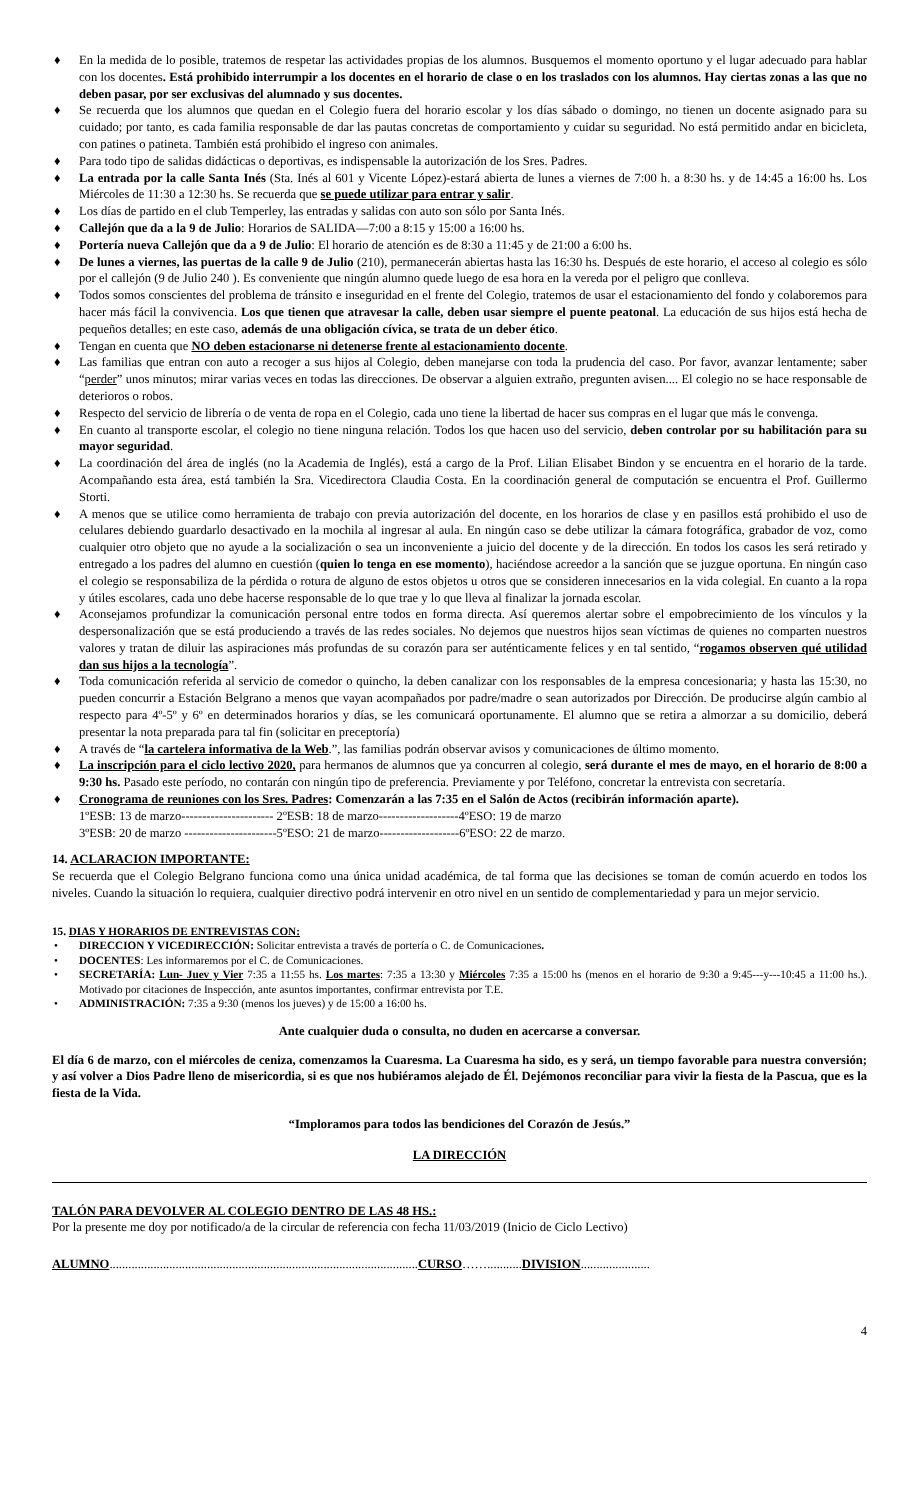♦ En la medida de lo posible, tratemos de respetar las actividades propias de los alumnos. Busquemos el momento oportuno y el lugar adecuado para hablar con los docentes. Está prohibido interrumpir a los docentes en el horario de clase o en los traslados con los alumnos. Hay ciertas zonas a las que no deben pasar, por ser exclusivas del alumnado y sus docentes.
♦ Se recuerda que los alumnos que quedan en el Colegio fuera del horario escolar y los días sábado o domingo, no tienen un docente asignado para su cuidado; por tanto, es cada familia responsable de dar las pautas concretas de comportamiento y cuidar su seguridad. No está permitido andar en bicicleta, con patines o patineta. También está prohibido el ingreso con animales.
♦ Para todo tipo de salidas didácticas o deportivas, es indispensable la autorización de los Sres. Padres.
♦ La entrada por la calle Santa Inés (Sta. Inés al 601 y Vicente López)-estará abierta de lunes a viernes de 7:00 h. a 8:30 hs. y de 14:45 a 16:00 hs. Los Miércoles de 11:30 a 12:30 hs. Se recuerda que se puede utilizar para entrar y salir.
♦ Los días de partido en el club Temperley, las entradas y salidas con auto son sólo por Santa Inés.
♦ Callejón que da a la 9 de Julio: Horarios de SALIDA—7:00 a 8:15 y 15:00 a 16:00 hs.
♦ Portería nueva Callejón que da a 9 de Julio: El horario de atención es de 8:30 a 11:45 y de 21:00 a 6:00 hs.
♦ De lunes a viernes, las puertas de la calle 9 de Julio (210), permanecerán abiertas hasta las 16:30 hs. Después de este horario, el acceso al colegio es sólo por el callejón (9 de Julio 240 ). Es conveniente que ningún alumno quede luego de esa hora en la vereda por el peligro que conlleva.
♦ Todos somos conscientes del problema de tránsito e inseguridad en el frente del Colegio, tratemos de usar el estacionamiento del fondo y colaboremos para hacer más fácil la convivencia. Los que tienen que atravesar la calle, deben usar siempre el puente peatonal. La educación de sus hijos está hecha de pequeños detalles; en este caso, además de una obligación cívica, se trata de un deber ético.
♦ Tengan en cuenta que NO deben estacionarse ni detenerse frente al estacionamiento docente.
♦ Las familias que entran con auto a recoger a sus hijos al Colegio, deben manejarse con toda la prudencia del caso. Por favor, avanzar lentamente; saber “perder” unos minutos; mirar varias veces en todas las direcciones. De observar a alguien extraño, pregunten avisen.... El colegio no se hace responsable de deterioros o robos.
♦ Respecto del servicio de librería o de venta de ropa en el Colegio, cada uno tiene la libertad de hacer sus compras en el lugar que más le convenga.
♦ En cuanto al transporte escolar, el colegio no tiene ninguna relación. Todos los que hacen uso del servicio, deben controlar por su habilitación para su mayor seguridad.
♦ La coordinación del área de inglés (no la Academia de Inglés), está a cargo de la Prof. Lilian Elisabet Bindon y se encuentra en el horario de la tarde. Acompañando esta área, está también la Sra. Vicedirectora Claudia Costa. En la coordinación general de computación se encuentra el Prof. Guillermo Storti.
♦ A menos que se utilice como herramienta de trabajo con previa autorización del docente, en los horarios de clase y en pasillos está prohibido el uso de celulares debiendo guardarlo desactivado en la mochila al ingresar al aula. En ningún caso se debe utilizar la cámara fotográfica, grabador de voz, como cualquier otro objeto que no ayude a la socialización o sea un inconveniente a juicio del docente y de la dirección. En todos los casos les será retirado y entregado a los padres del alumno en cuestión (quien lo tenga en ese momento), haciéndose acreedor a la sanción que se juzgue oportuna. En ningún caso el colegio se responsabiliza de la pérdida o rotura de alguno de estos objetos u otros que se consideren innecesarios en la vida colegial. En cuanto a la ropa y útiles escolares, cada uno debe hacerse responsable de lo que trae y lo que lleva al finalizar la jornada escolar.
♦ Aconsejamos profundizar la comunicación personal entre todos en forma directa. Así queremos alertar sobre el empobrecimiento de los vínculos y la despersonalización que se está produciendo a través de las redes sociales. No dejemos que nuestros hijos sean víctimas de quienes no comparten nuestros valores y tratan de diluir las aspiraciones más profundas de su corazón para ser auténticamente felices y en tal sentido, “rogamos observen qué utilidad dan sus hijos a la tecnología”.
♦ Toda comunicación referida al servicio de comedor o quincho, la deben canalizar con los responsables de la empresa concesionaria; y hasta las 15:30, no pueden concurrir a Estación Belgrano a menos que vayan acompañados por padre/madre o sean autorizados por Dirección. De producirse algún cambio al respecto para 4º-5º y 6º en determinados horarios y días, se les comunicará oportunamente. El alumno que se retira a almorzar a su domicilio, deberá presentar la nota preparada para tal fin (solicitar en preceptoría)
♦ A través de “la cartelera informativa de la Web.”, las familias podrán observar avisos y comunicaciones de último momento.
♦ La inscripción para el ciclo lectivo 2020, para hermanos de alumnos que ya concurren al colegio, será durante el mes de mayo, en el horario de 8:00 a 9:30 hs. Pasado este período, no contarán con ningún tipo de preferencia. Previamente y por Teléfono, concretar la entrevista con secretaría.
♦ Cronograma de reuniones con los Sres. Padres: Comenzarán a las 7:35 en el Salón de Actos (recibirán información aparte).
1ºESB: 13 de marzo---------------------- 2ºESB: 18 de marzo-------------------4ºESO: 19 de marzo
3ºESB: 20 de marzo ----------------------5ºESO: 21 de marzo-------------------6ºESO: 22 de marzo.
14. ACLARACION IMPORTANTE:
Se recuerda que el Colegio Belgrano funciona como una única unidad académica, de tal forma que las decisiones se toman de común acuerdo en todos los niveles. Cuando la situación lo requiera, cualquier directivo podrá intervenir en otro nivel en un sentido de complementariedad y para un mejor servicio.
15. DIAS Y HORARIOS DE ENTREVISTAS CON:
• DIRECCION Y VICEDIRECCIÓN: Solicitar entrevista a través de portería o C. de Comunicaciones.
• DOCENTES: Les informaremos por el C. de Comunicaciones.
• SECRETARÍA: Lun- Juev y Vier 7:35 a 11:55 hs. Los martes: 7:35 a 13:30 y Miércoles 7:35 a 15:00 hs (menos en el horario de 9:30 a 9:45---y---10:45 a 11:00 hs.). Motivado por citaciones de Inspección, ante asuntos importantes, confirmar entrevista por T.E.
• ADMINISTRACIÓN: 7:35 a 9:30 (menos los jueves) y de 15:00 a 16:00 hs.
Ante cualquier duda o consulta, no duden en acercarse a conversar.
El día 6 de marzo, con el miércoles de ceniza, comenzamos la Cuaresma. La Cuaresma ha sido, es y será, un tiempo favorable para nuestra conversión; y así volver a Dios Padre lleno de misericordia, si es que nos hubiéramos alejado de Él. Dejémonos reconciliar para vivir la fiesta de la Pascua, que es la fiesta de la Vida.
“Imploramos para todos las bendiciones del Corazón de Jesús.”
LA DIRECCIÓN
TALÓN PARA DEVOLVER AL COLEGIO DENTRO DE LAS 48 HS.:
Por la presente me doy por notificado/a de la circular de referencia con fecha 11/03/2019 (Inicio de Ciclo Lectivo)
ALUMNO..................................................................................................CURSO……...........DIVISION......................
4